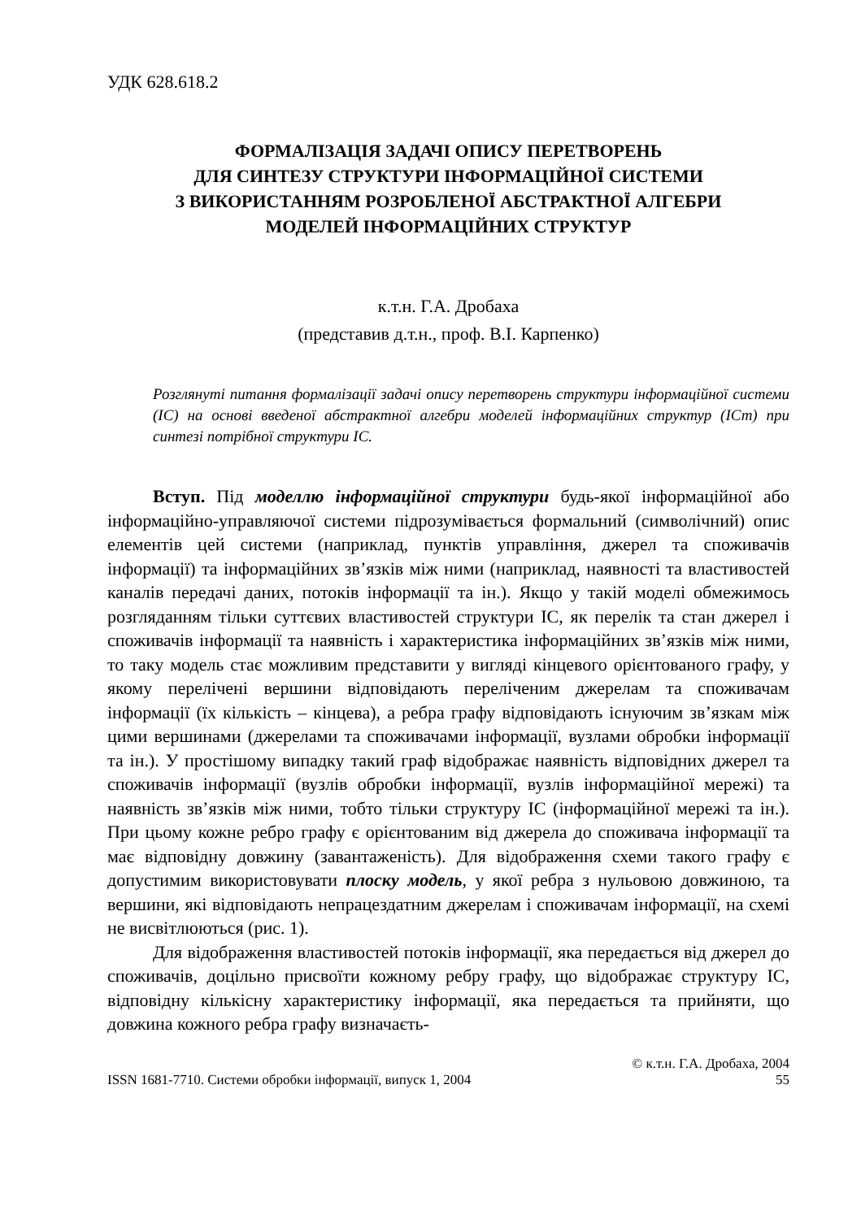УДК 628.618.2
ФОРМАЛІЗАЦІЯ ЗАДАЧІ ОПИСУ ПЕРЕТВОРЕНЬ
ДЛЯ СИНТЕЗУ СТРУКТУРИ ІНФОРМАЦІЙНОЇ СИСТЕМИ
З ВИКОРИСТАННЯМ РОЗРОБЛЕНОЇ АБСТРАКТНОЇ АЛГЕБРИ
МОДЕЛЕЙ ІНФОРМАЦІЙНИХ СТРУКТУР
к.т.н. Г.А. Дробаха
(представив д.т.н., проф. В.І. Карпенко)
Розглянуті питання формалізації задачі опису перетворень структури інформаційної системи (ІС) на основі введеної абстрактної алгебри моделей інформаційних структур (ІСт) при синтезі потрібної структури ІС.
Вступ. Під моделлю інформаційної структури будь-якої інформаційної або інформаційно-управляючої системи підрозумівається формальний (символічний) опис елементів цей системи (наприклад, пунктів управління, джерел та споживачів інформації) та інформаційних зв’язків між ними (наприклад, наявності та властивостей каналів передачі даних, потоків інформації та ін.). Якщо у такій моделі обмежимось розгляданням тільки суттєвих властивостей структури ІС, як перелік та стан джерел і споживачів інформації та наявність і характеристика інформаційних зв’язків між ними, то таку модель стає можливим представити у вигляді кінцевого орієнтованого графу, у якому перелічені вершини відповідають переліченим джерелам та споживачам інформації (їх кількість – кінцева), а ребра графу відповідають існуючим зв’язкам між цими вершинами (джерелами та споживачами інформації, вузлами обробки інформації та ін.). У простішому випадку такий граф відображає наявність відповідних джерел та споживачів інформації (вузлів обробки інформації, вузлів інформаційної мережі) та наявність зв’язків між ними, тобто тільки структуру ІС (інформаційної мережі та ін.). При цьому кожне ребро графу є орієнтованим від джерела до споживача інформації та має відповідну довжину (завантаженість). Для відображення схеми такого графу є допустимим використовувати плоску модель, у якої ребра з нульовою довжиною, та вершини, які відповідають непрацездатним джерелам і споживачам інформації, на схемі не висвітлюються (рис. 1).
Для відображення властивостей потоків інформації, яка передається від джерел до споживачів, доцільно присвоїти кожному ребру графу, що відображає структуру ІС, відповідну кількісну характеристику інформації, яка передається та прийняти, що довжина кожного ребра графу визначаєть-
© к.т.н. Г.А. Дробаха, 2004
ISSN 1681-7710. Системи обробки інформації, випуск 1, 2004 55